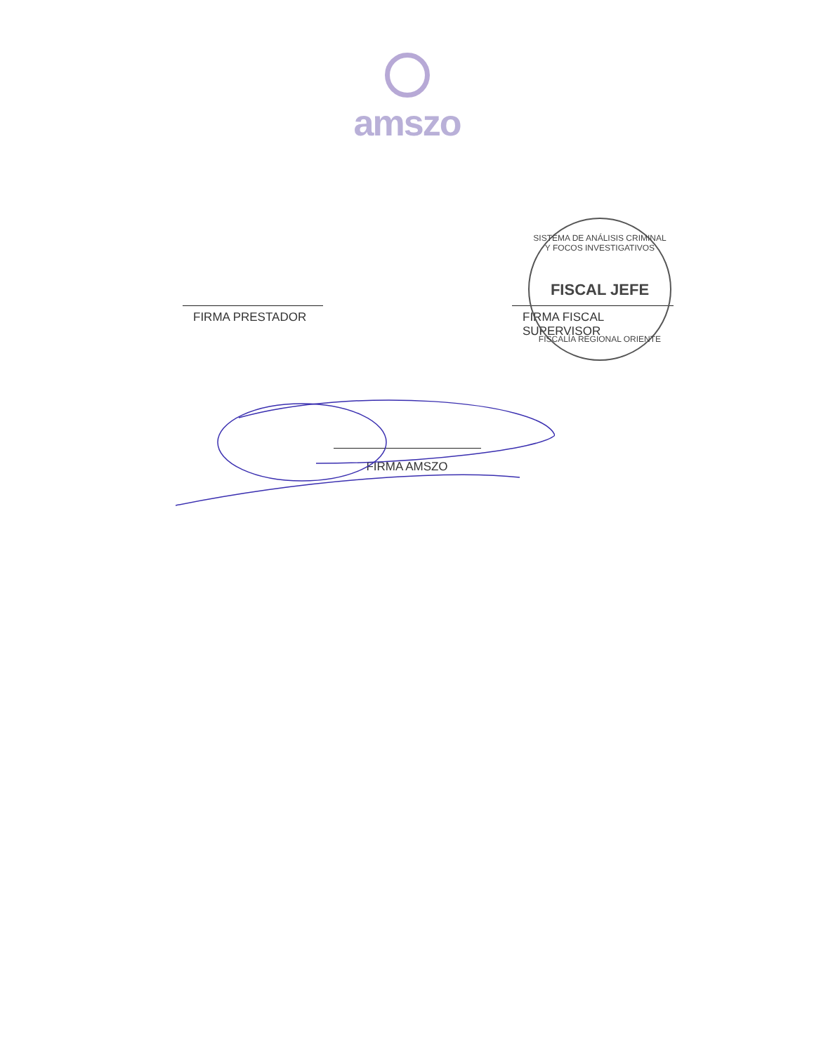amszo
SISTEMA DE ANÁLISIS CRIMINAL Y FOCOS INVESTIGATIVOS
FISCAL JEFE
FISCALÍA REGIONAL ORIENTE
FIRMA PRESTADOR FIRMA FISCAL SUPERVISOR
FIRMA AMSZO